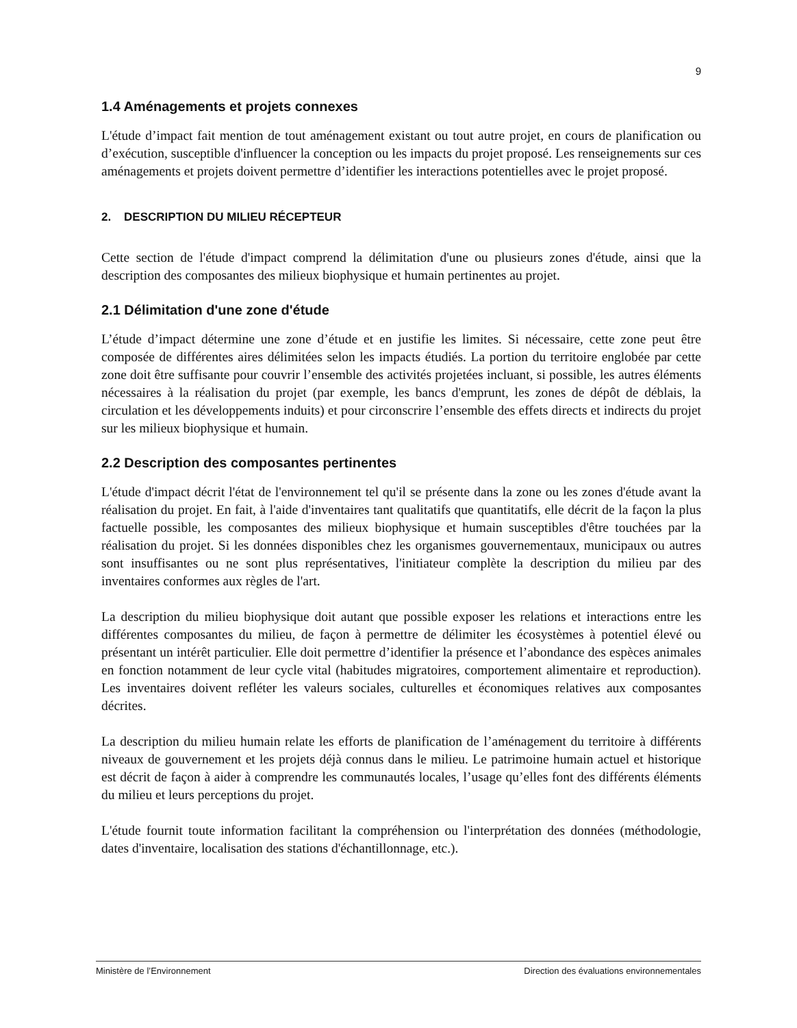9
1.4 Aménagements et projets connexes
L'étude d’impact fait mention de tout aménagement existant ou tout autre projet, en cours de planification ou d’exécution, susceptible d'influencer la conception ou les impacts du projet proposé. Les renseignements sur ces aménagements et projets doivent permettre d’identifier les interactions potentielles avec le projet proposé.
2. DESCRIPTION DU MILIEU RÉCEPTEUR
Cette section de l'étude d'impact comprend la délimitation d'une ou plusieurs zones d'étude, ainsi que la description des composantes des milieux biophysique et humain pertinentes au projet.
2.1 Délimitation d'une zone d'étude
L’étude d’impact détermine une zone d’étude et en justifie les limites. Si nécessaire, cette zone peut être composée de différentes aires délimitées selon les impacts étudiés. La portion du territoire englobée par cette zone doit être suffisante pour couvrir l’ensemble des activités projetées incluant, si possible, les autres éléments nécessaires à la réalisation du projet (par exemple, les bancs d'emprunt, les zones de dépôt de déblais, la circulation et les développements induits) et pour circonscrire l’ensemble des effets directs et indirects du projet sur les milieux biophysique et humain.
2.2 Description des composantes pertinentes
L'étude d'impact décrit l'état de l'environnement tel qu'il se présente dans la zone ou les zones d'étude avant la réalisation du projet. En fait, à l'aide d'inventaires tant qualitatifs que quantitatifs, elle décrit de la façon la plus factuelle possible, les composantes des milieux biophysique et humain susceptibles d'être touchées par la réalisation du projet. Si les données disponibles chez les organismes gouvernementaux, municipaux ou autres sont insuffisantes ou ne sont plus représentatives, l'initiateur complète la description du milieu par des inventaires conformes aux règles de l'art.
La description du milieu biophysique doit autant que possible exposer les relations et interactions entre les différentes composantes du milieu, de façon à permettre de délimiter les écosystèmes à potentiel élevé ou présentant un intérêt particulier. Elle doit permettre d’identifier la présence et l’abondance des espèces animales en fonction notamment de leur cycle vital (habitudes migratoires, comportement alimentaire et reproduction). Les inventaires doivent refléter les valeurs sociales, culturelles et économiques relatives aux composantes décrites.
La description du milieu humain relate les efforts de planification de l’aménagement du territoire à différents niveaux de gouvernement et les projets déjà connus dans le milieu. Le patrimoine humain actuel et historique est décrit de façon à aider à comprendre les communautés locales, l’usage qu’elles font des différents éléments du milieu et leurs perceptions du projet.
L'étude fournit toute information facilitant la compréhension ou l'interprétation des données (méthodologie, dates d'inventaire, localisation des stations d'échantillonnage, etc.).
Ministère de l’Environnement Direction des évaluations environnementales